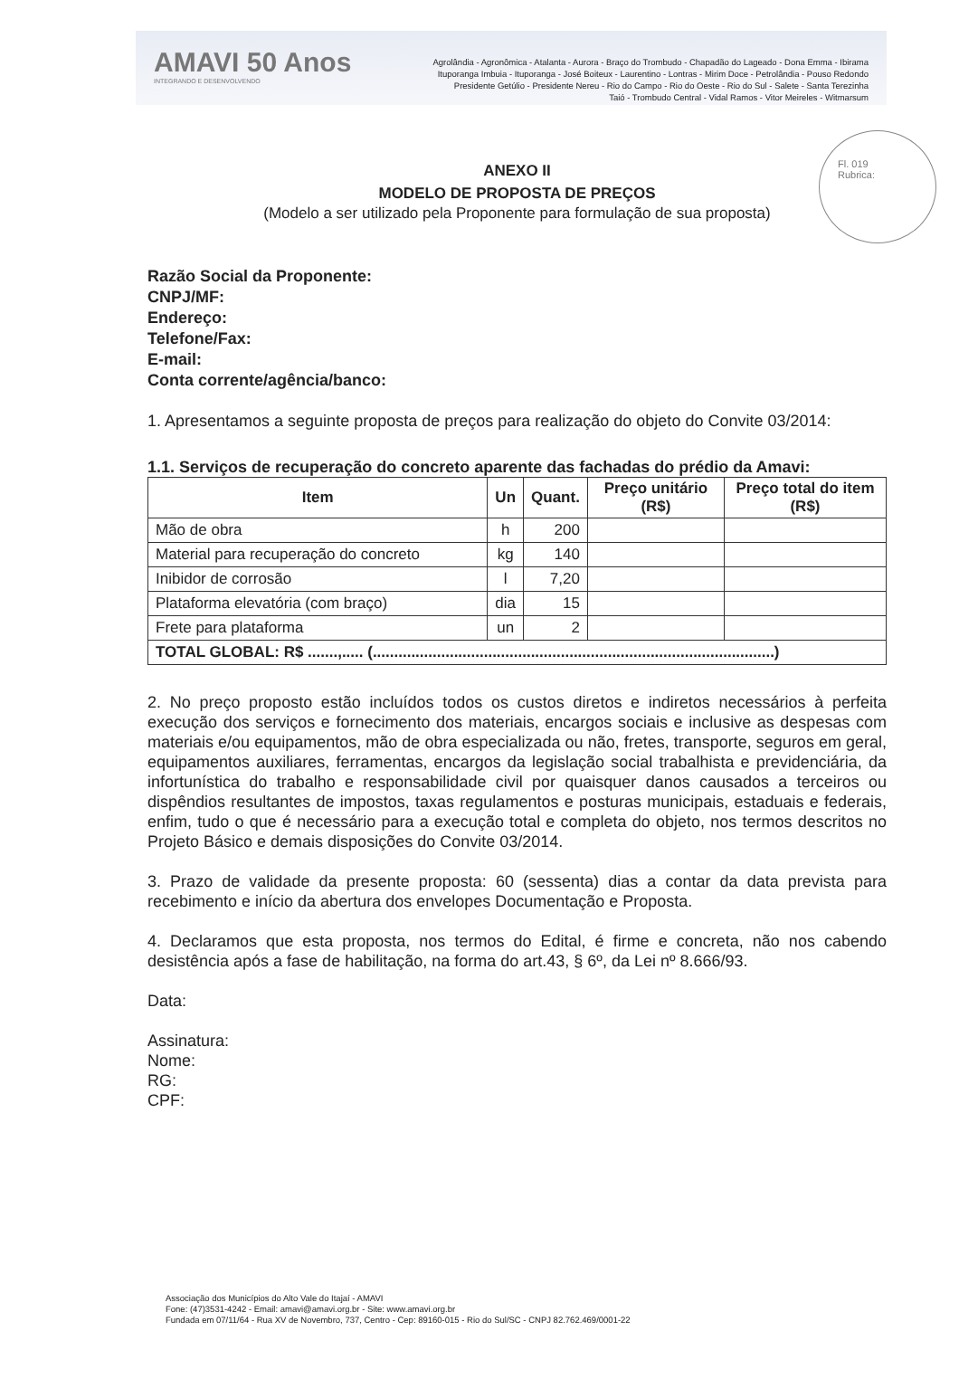AMAVI 50 Anos
INTEGRANDO E DESENVOLVENDO
Agrolândia - Agronômica - Atalanta - Aurora - Braço do Trombudo - Chapadão do Lageado - Dona Emma - Ibirama
Ituporanga Imbuia - Ituporanga - José Boiteux - Laurentino - Lontras - Mirim Doce - Petrolândia - Pouso Redondo
Presidente Getúlio - Presidente Nereu - Rio do Campo - Rio do Oeste - Rio do Sul - Salete - Santa Terezinha
Taió - Trombudo Central - Vidal Ramos - Vitor Meireles - Witmarsum
Fl. 019
Rubrica:
ANEXO II
MODELO DE PROPOSTA DE PREÇOS
(Modelo a ser utilizado pela Proponente para formulação de sua proposta)
Razão Social da Proponente:
CNPJ/MF:
Endereço:
Telefone/Fax:
E-mail:
Conta corrente/agência/banco:
1. Apresentamos a seguinte proposta de preços para realização do objeto do Convite 03/2014:
1.1. Serviços de recuperação do concreto aparente das fachadas do prédio da Amavi:
| Item | Un | Quant. | Preço unitário (R$) | Preço total do item (R$) |
| --- | --- | --- | --- | --- |
| Mão de obra | h | 200 | | |
| Material para recuperação do concreto | kg | 140 | | |
| Inibidor de corrosão | l | 7,20 | | |
| Plataforma elevatória (com braço) | dia | 15 | | |
| Frete para plataforma | un | 2 | | |
| TOTAL GLOBAL: R$ .......,..... (..............................................................................................) | | | | |
2. No preço proposto estão incluídos todos os custos diretos e indiretos necessários à perfeita execução dos serviços e fornecimento dos materiais, encargos sociais e inclusive as despesas com materiais e/ou equipamentos, mão de obra especializada ou não, fretes, transporte, seguros em geral, equipamentos auxiliares, ferramentas, encargos da legislação social trabalhista e previdenciária, da infortunística do trabalho e responsabilidade civil por quaisquer danos causados a terceiros ou dispêndios resultantes de impostos, taxas regulamentos e posturas municipais, estaduais e federais, enfim, tudo o que é necessário para a execução total e completa do objeto, nos termos descritos no Projeto Básico e demais disposições do Convite 03/2014.
3. Prazo de validade da presente proposta: 60 (sessenta) dias a contar da data prevista para recebimento e início da abertura dos envelopes Documentação e Proposta.
4. Declaramos que esta proposta, nos termos do Edital, é firme e concreta, não nos cabendo desistência após a fase de habilitação, na forma do art.43, § 6º, da Lei nº 8.666/93.
Data:
Assinatura:
Nome:
RG:
CPF:
Associação dos Municípios do Alto Vale do Itajaí - AMAVI
Fone: (47)3531-4242 - Email: amavi@amavi.org.br - Site: www.amavi.org.br
Fundada em 07/11/64 - Rua XV de Novembro, 737, Centro - Cep: 89160-015 - Rio do Sul/SC - CNPJ 82.762.469/0001-22